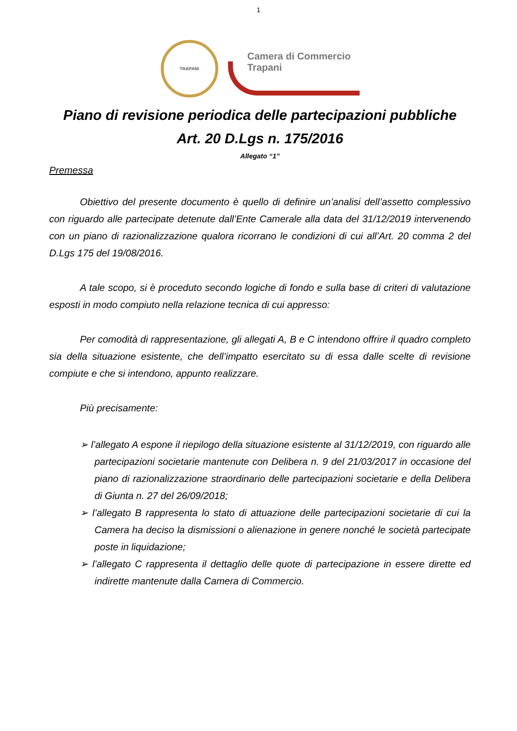1
TRAPANI
Camera di Commercio
Trapani
Piano di revisione periodica delle partecipazioni pubbliche
Art. 20 D.Lgs n. 175/2016
Allegato “1”
Premessa
Obiettivo del presente documento è quello di definire un’analisi dell’assetto complessivo con riguardo alle partecipate detenute dall’Ente Camerale alla data del 31/12/2019 intervenendo con un piano di razionalizzazione qualora ricorrano le condizioni di cui all’Art. 20 comma 2 del D.Lgs 175 del 19/08/2016.
A tale scopo, si è proceduto secondo logiche di fondo e sulla base di criteri di valutazione esposti in modo compiuto nella relazione tecnica di cui appresso:
Per comodità di rappresentazione, gli allegati A, B e C intendono offrire il quadro completo sia della situazione esistente, che dell’impatto esercitato su di essa dalle scelte di revisione compiute e che si intendono, appunto realizzare.
Più precisamente:
➢ l’allegato A espone il riepilogo della situazione esistente al 31/12/2019, con riguardo alle partecipazioni societarie mantenute con Delibera n. 9 del 21/03/2017 in occasione del piano di razionalizzazione straordinario delle partecipazioni societarie e della Delibera di Giunta n. 27 del 26/09/2018;
➢ l’allegato B rappresenta lo stato di attuazione delle partecipazioni societarie di cui la Camera ha deciso la dismissioni o alienazione in genere nonché le società partecipate poste in liquidazione;
➢ l’allegato C rappresenta il dettaglio delle quote di partecipazione in essere dirette ed indirette mantenute dalla Camera di Commercio.